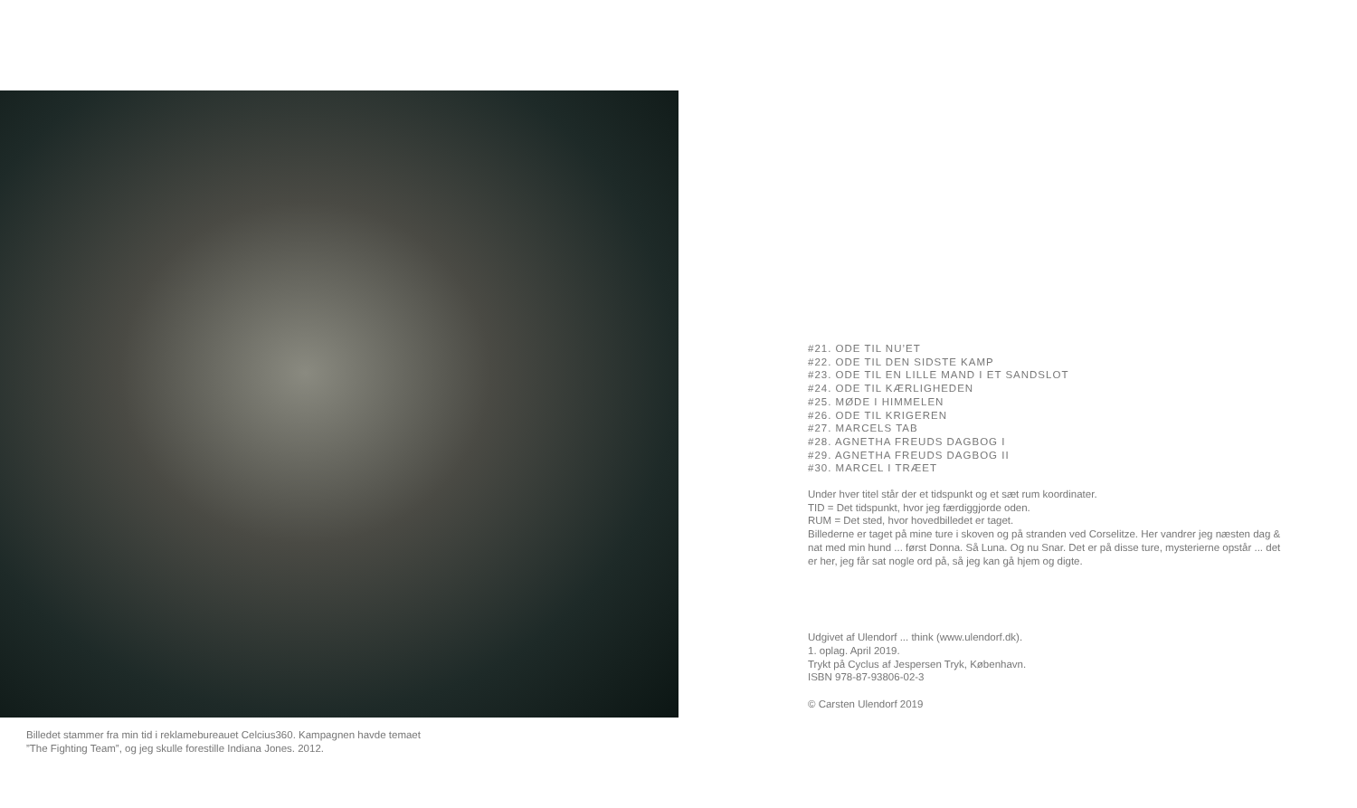Billedet stammer fra min tid i reklamebureauet Celcius360. Kampagnen havde temaet
”The Fighting Team”, og jeg skulle forestille Indiana Jones. 2012.
#21. ODE TIL NU’ET
#22. ODE TIL DEN SIDSTE KAMP
#23. ODE TIL EN LILLE MAND I ET SANDSLOT
#24. ODE TIL KÆRLIGHEDEN
#25. MØDE I HIMMELEN
#26. ODE TIL KRIGEREN
#27. MARCELS TAB
#28. AGNETHA FREUDS DAGBOG I
#29. AGNETHA FREUDS DAGBOG II
#30. MARCEL I TRÆET
Under hver titel står der et tidspunkt og et sæt rum koordinater.
TID = Det tidspunkt, hvor jeg færdiggjorde oden.
RUM = Det sted, hvor hovedbilledet er taget.
Billederne er taget på mine ture i skoven og på stranden ved Corselitze. Her vandrer jeg næsten dag & nat med min hund ... først Donna. Så Luna. Og nu Snar. Det er på disse ture, mysterierne opstår ... det er her, jeg får sat nogle ord på, så jeg kan gå hjem og digte.
Udgivet af Ulendorf ... think (www.ulendorf.dk).
1. oplag. April 2019.
Trykt på Cyclus af Jespersen Tryk, København.
ISBN 978-87-93806-02-3
© Carsten Ulendorf 2019